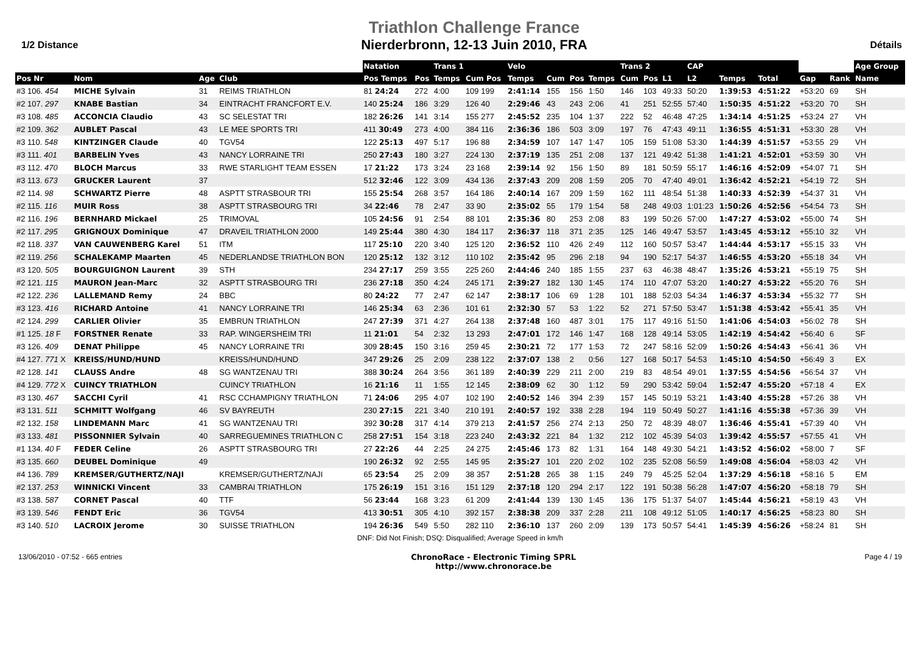1/2 Distance
Triathlon Challenge France
Nierderbronn, 12-13 Juin 2010, FRA
Détails
| | | | | | Natation | | Trans 1 | | Velo | | | | Trans 2 | | | CAP | | | | | | Age Group |
| --- | --- | --- | --- | --- | --- | --- | --- | --- | --- | --- | --- | --- | --- | --- | --- | --- | --- | --- | --- | --- | --- | --- |
| Pos Nr | Nom | Age | Club | | Pos Temps | Pos | Temps | Cum Pos | Temps | Cum | Pos | Temps | Cum | Pos | L1 | L2 | Temps | Total | | Gap | Rank | Name |
| #3 106. 454 | MICHE Sylvain | 31 | REIMS TRIATHLON | | 81 24:24 | 272 | 4:00 | 109 199 | 2:41:14 | 155 | 156 | 1:50 | 146 | 103 | 49:33 | 50:20 | 1:39:53 | 4:51:22 | | +53:20 | 69 | SH |
| #2 107. 297 | KNABE Bastian | 34 | EINTRACHT FRANCFORT E.V. | | 140 25:24 | 186 | 3:29 | 126 40 | 2:29:46 | 43 | 243 | 2:06 | 41 | 251 | 52:55 | 57:40 | 1:50:35 | 4:51:22 | | +53:20 | 70 | SH |
| #3 108. 485 | ACCONCIA Claudio | 43 | SC SELESTAT TRI | | 182 26:26 | 141 | 3:14 | 155 277 | 2:45:52 | 235 | 104 | 1:37 | 222 | 52 | 46:48 | 47:25 | 1:34:14 | 4:51:25 | | +53:24 | 27 | VH |
| #2 109. 362 | AUBLET Pascal | 43 | LE MEE SPORTS TRI | | 411 30:49 | 273 | 4:00 | 384 116 | 2:36:36 | 186 | 503 | 3:09 | 197 | 76 | 47:43 | 49:11 | 1:36:55 | 4:51:31 | | +53:30 | 28 | VH |
| #3 110. 548 | KINTZINGER Claude | 40 | TGV54 | | 122 25:13 | 497 | 5:17 | 196 88 | 2:34:59 | 107 | 147 | 1:47 | 105 | 159 | 51:08 | 53:30 | 1:44:39 | 4:51:57 | | +53:55 | 29 | VH |
| #3 111. 401 | BARBELIN Yves | 43 | NANCY LORRAINE TRI | | 250 27:43 | 180 | 3:27 | 224 130 | 2:37:19 | 135 | 251 | 2:08 | 137 | 121 | 49:42 | 51:38 | 1:41:21 | 4:52:01 | | +53:59 | 30 | VH |
| #3 112. 470 | BLOCH Marcus | 33 | RWE STARLIGHT TEAM ESSEN | | 17 21:22 | 173 | 3:24 | 23 168 | 2:39:14 | 92 | 156 | 1:50 | 89 | 181 | 50:59 | 55:17 | 1:46:16 | 4:52:09 | | +54:07 | 71 | SH |
| #3 113. 673 | GRUCKER Laurent | 37 | | | 512 32:46 | 122 | 3:09 | 434 136 | 2:37:43 | 209 | 208 | 1:59 | 205 | 70 | 47:40 | 49:01 | 1:36:42 | 4:52:21 | | +54:19 | 72 | SH |
| #2 114. 98 | SCHWARTZ Pierre | 48 | ASPTT STRASBOUR TRI | | 155 25:54 | 268 | 3:57 | 164 186 | 2:40:14 | 167 | 209 | 1:59 | 162 | 111 | 48:54 | 51:38 | 1:40:33 | 4:52:39 | | +54:37 | 31 | VH |
| #2 115. 116 | MUIR Ross | 38 | ASPTT STRASBOURG TRI | | 34 22:46 | 78 | 2:47 | 33 90 | 2:35:02 | 55 | 179 | 1:54 | 58 | 248 | 49:03 | 1:01:23 | 1:50:26 | 4:52:56 | | +54:54 | 73 | SH |
| #2 116. 196 | BERNHARD Mickael | 25 | TRIMOVAL | | 105 24:56 | 91 | 2:54 | 88 101 | 2:35:36 | 80 | 253 | 2:08 | 83 | 199 | 50:26 | 57:00 | 1:47:27 | 4:53:02 | | +55:00 | 74 | SH |
| #2 117. 295 | GRIGNOUX Dominique | 47 | DRAVEIL TRIATHLON 2000 | | 149 25:44 | 380 | 4:30 | 184 117 | 2:36:37 | 118 | 371 | 2:35 | 125 | 146 | 49:47 | 53:57 | 1:43:45 | 4:53:12 | | +55:10 | 32 | VH |
| #2 118. 337 | VAN CAUWENBERG Karel | 51 | ITM | | 117 25:10 | 220 | 3:40 | 125 120 | 2:36:52 | 110 | 426 | 2:49 | 112 | 160 | 50:57 | 53:47 | 1:44:44 | 4:53:17 | | +55:15 | 33 | VH |
| #2 119. 256 | SCHALEKAMP Maarten | 45 | NEDERLANDSE TRIATHLON BON | | 120 25:12 | 132 | 3:12 | 110 102 | 2:35:42 | 95 | 296 | 2:18 | 94 | 190 | 52:17 | 54:37 | 1:46:55 | 4:53:20 | | +55:18 | 34 | VH |
| #3 120. 505 | BOURGUIGNON Laurent | 39 | STH | | 234 27:17 | 259 | 3:55 | 225 260 | 2:44:46 | 240 | 185 | 1:55 | 237 | 63 | 46:38 | 48:47 | 1:35:26 | 4:53:21 | | +55:19 | 75 | SH |
| #2 121. 115 | MAURON Jean-Marc | 32 | ASPTT STRASBOURG TRI | | 236 27:18 | 350 | 4:24 | 245 171 | 2:39:27 | 182 | 130 | 1:45 | 174 | 110 | 47:07 | 53:20 | 1:40:27 | 4:53:22 | | +55:20 | 76 | SH |
| #2 122. 236 | LALLEMAND Remy | 24 | BBC | | 80 24:22 | 77 | 2:47 | 62 147 | 2:38:17 | 106 | 69 | 1:28 | 101 | 188 | 52:03 | 54:34 | 1:46:37 | 4:53:34 | | +55:32 | 77 | SH |
| #3 123. 416 | RICHARD Antoine | 41 | NANCY LORRAINE TRI | | 146 25:34 | 63 | 2:36 | 101 61 | 2:32:30 | 57 | 53 | 1:22 | 52 | 271 | 57:50 | 53:47 | 1:51:38 | 4:53:42 | | +55:41 | 35 | VH |
| #2 124. 299 | CARLIER Olivier | 35 | EMBRUN TRIATHLON | | 247 27:39 | 371 | 4:27 | 264 138 | 2:37:48 | 160 | 487 | 3:01 | 175 | 117 | 49:16 | 51:50 | 1:41:06 | 4:54:03 | | +56:02 | 78 | SH |
| #1 125. 18 F | FORSTNER Renate | 33 | RAP. WINGERSHEIM TRI | | 11 21:01 | 54 | 2:32 | 13 293 | 2:47:01 | 172 | 146 | 1:47 | 168 | 128 | 49:14 | 53:05 | 1:42:19 | 4:54:42 | | +56:40 | 6 | SF |
| #3 126. 409 | DENAT Philippe | 45 | NANCY LORRAINE TRI | | 309 28:45 | 150 | 3:16 | 259 45 | 2:30:21 | 72 | 177 | 1:53 | 72 | 247 | 58:16 | 52:09 | 1:50:26 | 4:54:43 | | +56:41 | 36 | VH |
| #4 127. 771 X | KREISS/HUND/HUND | | KREISS/HUND/HUND | | 347 29:26 | 25 | 2:09 | 238 122 | 2:37:07 | 138 | 2 | 0:56 | 127 | 168 | 50:17 | 54:53 | 1:45:10 | 4:54:50 | | +56:49 | 3 | EX |
| #2 128. 141 | CLAUSS Andre | 48 | SG WANTZENAU TRI | | 388 30:24 | 264 | 3:56 | 361 189 | 2:40:39 | 229 | 211 | 2:00 | 219 | 83 | 48:54 | 49:01 | 1:37:55 | 4:54:56 | | +56:54 | 37 | VH |
| #4 129. 772 X | CUINCY TRIATHLON | | CUINCY TRIATHLON | | 16 21:16 | 11 | 1:55 | 12 145 | 2:38:09 | 62 | 30 | 1:12 | 59 | 290 | 53:42 | 59:04 | 1:52:47 | 4:55:20 | | +57:18 | 4 | EX |
| #3 130. 467 | SACCHI Cyril | 41 | RSC CCHAMPIGNY TRIATHLON | | 71 24:06 | 295 | 4:07 | 102 190 | 2:40:52 | 146 | 394 | 2:39 | 157 | 145 | 50:19 | 53:21 | 1:43:40 | 4:55:28 | | +57:26 | 38 | VH |
| #3 131. 511 | SCHMITT Wolfgang | 46 | SV BAYREUTH | | 230 27:15 | 221 | 3:40 | 210 191 | 2:40:57 | 192 | 338 | 2:28 | 194 | 119 | 50:49 | 50:27 | 1:41:16 | 4:55:38 | | +57:36 | 39 | VH |
| #2 132. 158 | LINDEMANN Marc | 41 | SG WANTZENAU TRI | | 392 30:28 | 317 | 4:14 | 379 213 | 2:41:57 | 256 | 274 | 2:13 | 250 | 72 | 48:39 | 48:07 | 1:36:46 | 4:55:41 | | +57:39 | 40 | VH |
| #3 133. 481 | PISSONNIER Sylvain | 40 | SARREGUEMINES TRIATHLON C | | 258 27:51 | 154 | 3:18 | 223 240 | 2:43:32 | 221 | 84 | 1:32 | 212 | 102 | 45:39 | 54:03 | 1:39:42 | 4:55:57 | | +57:55 | 41 | VH |
| #1 134. 40 F | FEDER Celine | 26 | ASPTT STRASBOURG TRI | | 27 22:26 | 44 | 2:25 | 24 275 | 2:45:46 | 173 | 82 | 1:31 | 164 | 148 | 49:30 | 54:21 | 1:43:52 | 4:56:02 | | +58:00 | 7 | SF |
| #3 135. 660 | DEUBEL Dominique | 49 | | | 190 26:32 | 92 | 2:55 | 145 95 | 2:35:27 | 101 | 220 | 2:02 | 102 | 235 | 52:08 | 56:59 | 1:49:08 | 4:56:04 | | +58:03 | 42 | VH |
| #4 136. 789 | KREMSER/GUTHERTZ/NAJI | | KREMSER/GUTHERTZ/NAJI | | 65 23:54 | 25 | 2:09 | 38 357 | 2:51:28 | 265 | 38 | 1:15 | 249 | 79 | 45:25 | 52:04 | 1:37:29 | 4:56:18 | | +58:16 | 5 | EM |
| #2 137. 253 | WINNICKI Vincent | 33 | CAMBRAI TRIATHLON | | 175 26:19 | 151 | 3:16 | 151 129 | 2:37:18 | 120 | 294 | 2:17 | 122 | 191 | 50:38 | 56:28 | 1:47:07 | 4:56:20 | | +58:18 | 79 | SH |
| #3 138. 587 | CORNET Pascal | 40 | TTF | | 56 23:44 | 168 | 3:23 | 61 209 | 2:41:44 | 139 | 130 | 1:45 | 136 | 175 | 51:37 | 54:07 | 1:45:44 | 4:56:21 | | +58:19 | 43 | VH |
| #3 139. 546 | FENDT Eric | 36 | TGV54 | | 413 30:51 | 305 | 4:10 | 392 157 | 2:38:38 | 209 | 337 | 2:28 | 211 | 108 | 49:12 | 51:05 | 1:40:17 | 4:56:25 | | +58:23 | 80 | SH |
| #3 140. 510 | LACROIX Jerome | 30 | SUISSE TRIATHLON | | 194 26:36 | 549 | 5:50 | 282 110 | 2:36:10 | 137 | 260 | 2:09 | 139 | 173 | 50:57 | 54:41 | 1:45:39 | 4:56:26 | | +58:24 | 81 | SH |
| DNF: Did Not Finish; DSQ: Disqualified; Average Speed in km/h | | | | | | | | | | | | | | | | | | | | | | |
13/06/2010 - 07:52 - 665 entries
ChronoRace - Electronic Timing SPRL
http://www.chronorace.be
Page 4 / 19